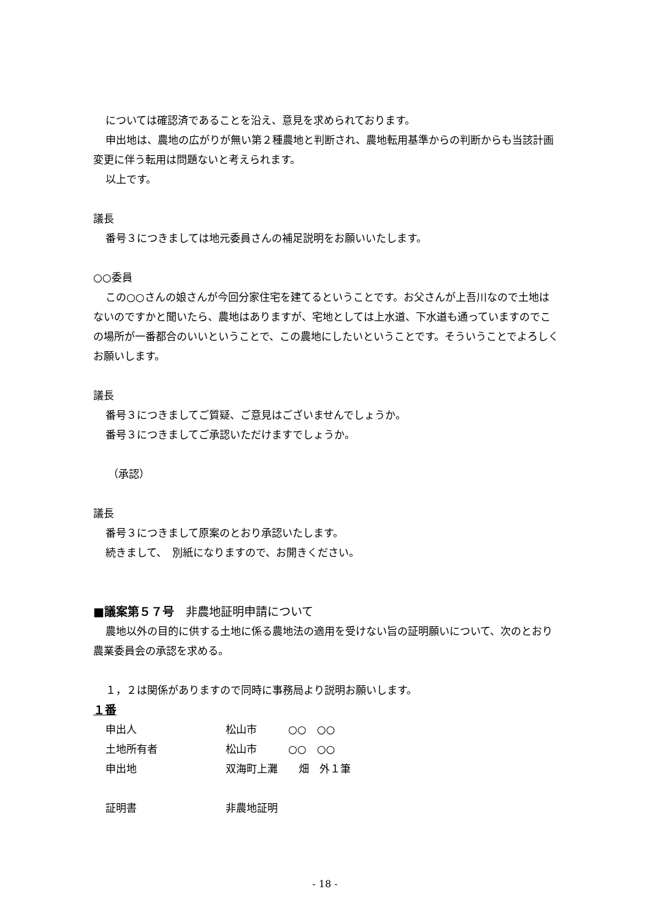については確認済であることを沿え、意見を求められております。
申出地は、農地の広がりが無い第２種農地と判断され、農地転用基準からの判断からも当該計画変更に伴う転用は問題ないと考えられます。
以上です。
議長
番号３につきましては地元委員さんの補足説明をお願いいたします。
○○委員
この○○さんの娘さんが今回分家住宅を建てるということです。お父さんが上吾川なので土地はないのですかと聞いたら、農地はありますが、宅地としては上水道、下水道も通っていますのでこの場所が一番都合のいいということで、この農地にしたいということです。そういうことでよろしくお願いします。
議長
番号３につきましてご質疑、ご意見はございませんでしょうか。
番号３につきましてご承認いただけますでしょうか。
（承認）
議長
番号３につきまして原案のとおり承認いたします。
続きまして、　別紙になりますので、お開きください。
■議案第５７号　非農地証明申請について
農地以外の目的に供する土地に係る農地法の適用を受けない旨の証明願いについて、次のとおり農業委員会の承認を求める。
１，２は関係がありますので同時に事務局より説明お願いします。
１番
申出人 松山市　　　○○　○○
土地所有者 松山市　　　○○　○○
申出地 双海町上灘　　畑　外１筆
証明書 非農地証明
- 18 -